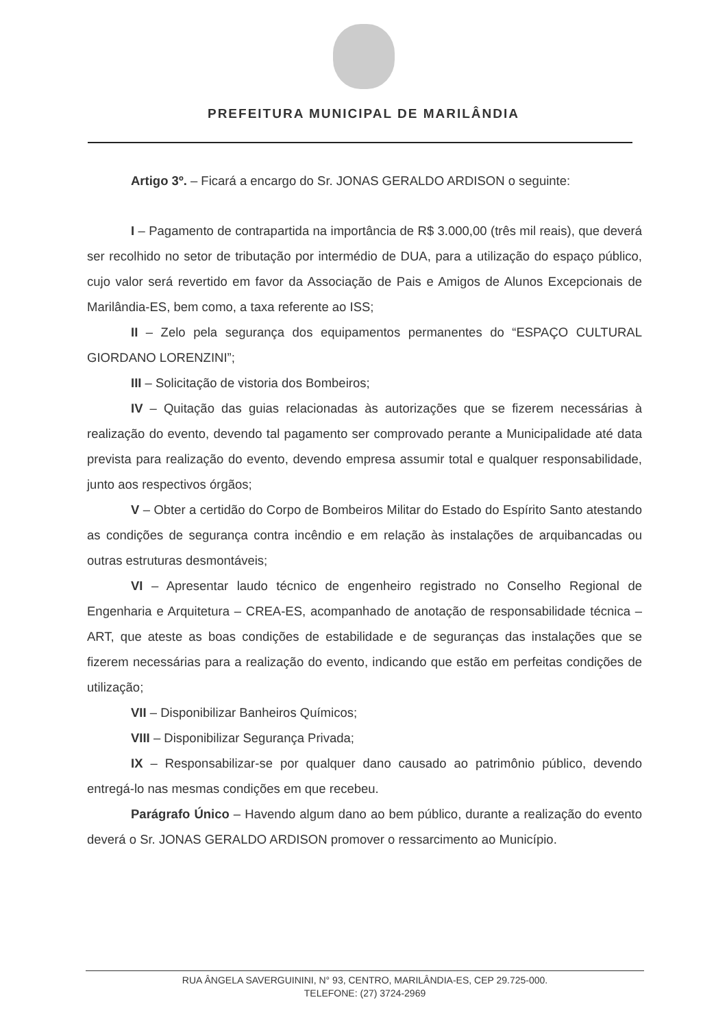PREFEITURA MUNICIPAL DE MARILÂNDIA
Artigo 3º. – Ficará a encargo do Sr. JONAS GERALDO ARDISON o seguinte:
I – Pagamento de contrapartida na importância de R$ 3.000,00 (três mil reais), que deverá ser recolhido no setor de tributação por intermédio de DUA, para a utilização do espaço público, cujo valor será revertido em favor da Associação de Pais e Amigos de Alunos Excepcionais de Marilândia-ES, bem como, a taxa referente ao ISS;
II – Zelo pela segurança dos equipamentos permanentes do “ESPAÇO CULTURAL GIORDANO LORENZINI”;
III – Solicitação de vistoria dos Bombeiros;
IV – Quitação das guias relacionadas às autorizações que se fizerem necessárias à realização do evento, devendo tal pagamento ser comprovado perante a Municipalidade até data prevista para realização do evento, devendo empresa assumir total e qualquer responsabilidade, junto aos respectivos órgãos;
V – Obter a certidão do Corpo de Bombeiros Militar do Estado do Espírito Santo atestando as condições de segurança contra incêndio e em relação às instalações de arquibancadas ou outras estruturas desmontáveis;
VI – Apresentar laudo técnico de engenheiro registrado no Conselho Regional de Engenharia e Arquitetura – CREA-ES, acompanhado de anotação de responsabilidade técnica – ART, que ateste as boas condições de estabilidade e de seguranças das instalações que se fizerem necessárias para a realização do evento, indicando que estão em perfeitas condições de utilização;
VII – Disponibilizar Banheiros Químicos;
VIII – Disponibilizar Segurança Privada;
IX – Responsabilizar-se por qualquer dano causado ao patrimônio público, devendo entregá-lo nas mesmas condições em que recebeu.
Parágrafo Único – Havendo algum dano ao bem público, durante a realização do evento deverá o Sr. JONAS GERALDO ARDISON promover o ressarcimento ao Município.
RUA ÂNGELA SAVERGUININI, N° 93, CENTRO, MARILÂNDIA-ES, CEP 29.725-000.
TELEFONE: (27) 3724-2969